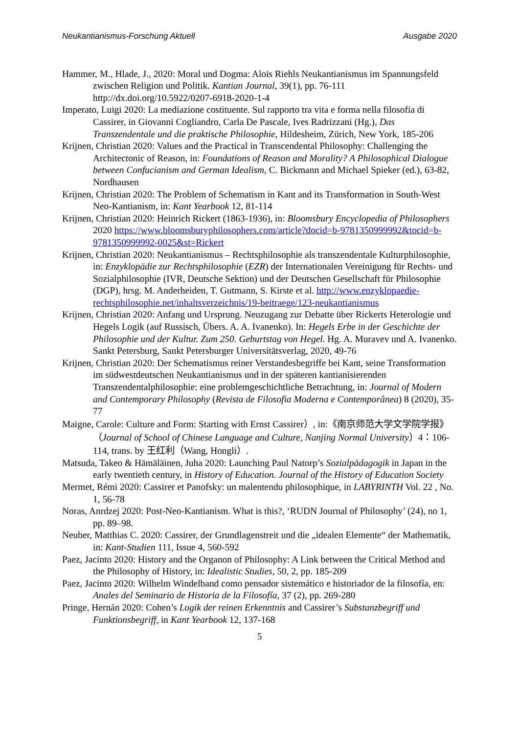Neukantianismus-Forschung Aktuell Ausgabe 2020
Hammer, M., Hlade, J., 2020: Moral und Dogma: Alois Riehls Neukantianismus im Spannungsfeld zwischen Religion und Politik. Kantian Journal, 39(1), pp. 76-111 http://dx.doi.org/10.5922/0207-6918-2020-1-4
Imperato, Luigi 2020: La mediazione costituente. Sul rapporto tra vita e forma nella filosofia di Cassirer, in Giovanni Cogliandro, Carla De Pascale, Ives Radrizzani (Hg.), Das Transzendentale und die praktische Philosophie, Hildesheim, Zürich, New York, 185-206
Krijnen, Christian 2020: Values and the Practical in Transcendental Philosophy: Challenging the Architectonic of Reason, in: Foundations of Reason and Morality? A Philosophical Dialogue between Confucianism and German Idealism, C. Bickmann and Michael Spieker (ed.), 63-82, Nordhausen
Krijnen, Christian 2020: The Problem of Schematism in Kant and its Transformation in South-West Neo-Kantianism, in: Kant Yearbook 12, 81-114
Krijnen, Christian 2020: Heinrich Rickert (1863-1936), in: Bloomsbury Encyclopedia of Philosophers 2020 https://www.bloomsburyphilosophers.com/article?docid=b-9781350999992&tocid=b-9781350999992-0025&st=Rickert
Krijnen, Christian 2020: Neukantianismus – Rechtsphilosophie als transzendentale Kulturphilosophie, in: Enzyklopädie zur Rechtsphilosophie (EZR) der Internationalen Vereinigung für Rechts- und Sozialphilosophie (IVR, Deutsche Sektion) und der Deutschen Gesellschaft für Philosophie (DGP), hrsg. M. Anderheiden, T. Gutmann, S. Kirste et al. http://www.enzyklopaedie-rechtsphilosophie.net/inhaltsverzeichnis/19-beitraege/123-neukantianismus
Krijnen, Christian 2020: Anfang und Ursprung. Neuzugang zur Debatte über Rickerts Heterologie und Hegels Logik (auf Russisch, Übers. A. A. Ivanenko). In: Hegels Erbe in der Geschichte der Philosophie und der Kultur. Zum 250. Geburtstag von Hegel. Hg. A. Muravev und A. Ivanenko. Sankt Petersburg, Sankt Petersburger Universitätsverlag, 2020, 49-76
Krijnen, Christian 2020: Der Schematismus reiner Verstandesbegriffe bei Kant, seine Transformation im südwestdeutschen Neukantianismus und in der späteren kantianisierenden Transzendentalphilosophie: eine problemgeschichtliche Betrachtung, in: Journal of Modern and Contemporary Philosophy (Revista de Filosofia Moderna e Contemporânea) 8 (2020), 35-77
Maigne, Carole: Culture and Form: Starting with Ernst Cassirer）, in:《南京师范大学文学院学报》（Journal of School of Chinese Language and Culture, Nanjing Normal University）4：106-114, trans. by 王红利（Wang, Hongli）.
Matsuda, Takeo & Hämäläinen, Juha 2020: Launching Paul Natorp’s Sozialpädagogik in Japan in the early twentieth century, in History of Education. Journal of the History of Education Society
Mermet, Rémi 2020: Cassirer et Panofsky: un malentendu philosophique, in LABYRINTH Vol. 22 , No. 1, 56-78
Noras, Anrdzej 2020: Post-Neo-Kantianism. What is this?, ‘RUDN Journal of Philosophy’ (24), no 1, pp. 89–98.
Neuber, Matthias C. 2020: Cassirer, der Grundlagenstreit und die „idealen Elemente“ der Mathematik, in: Kant-Studien 111, Issue 4, 560-592
Paez, Jacinto 2020: History and the Organon of Philosophy: A Link between the Critical Method and the Philosophy of History, in: Idealistic Studies, 50, 2, pp. 185-209
Paez, Jacinto 2020: Wilhelm Windelband como pensador sistemático e historiador de la filosofía, en: Anales del Seminario de Historia de la Filosofía, 37 (2), pp. 269-280
Pringe, Hernán 2020: Cohen’s Logik der reinen Erkenntnis and Cassirer’s Substanzbegriff und Funktionsbegriff, in Kant Yearbook 12, 137-168
5